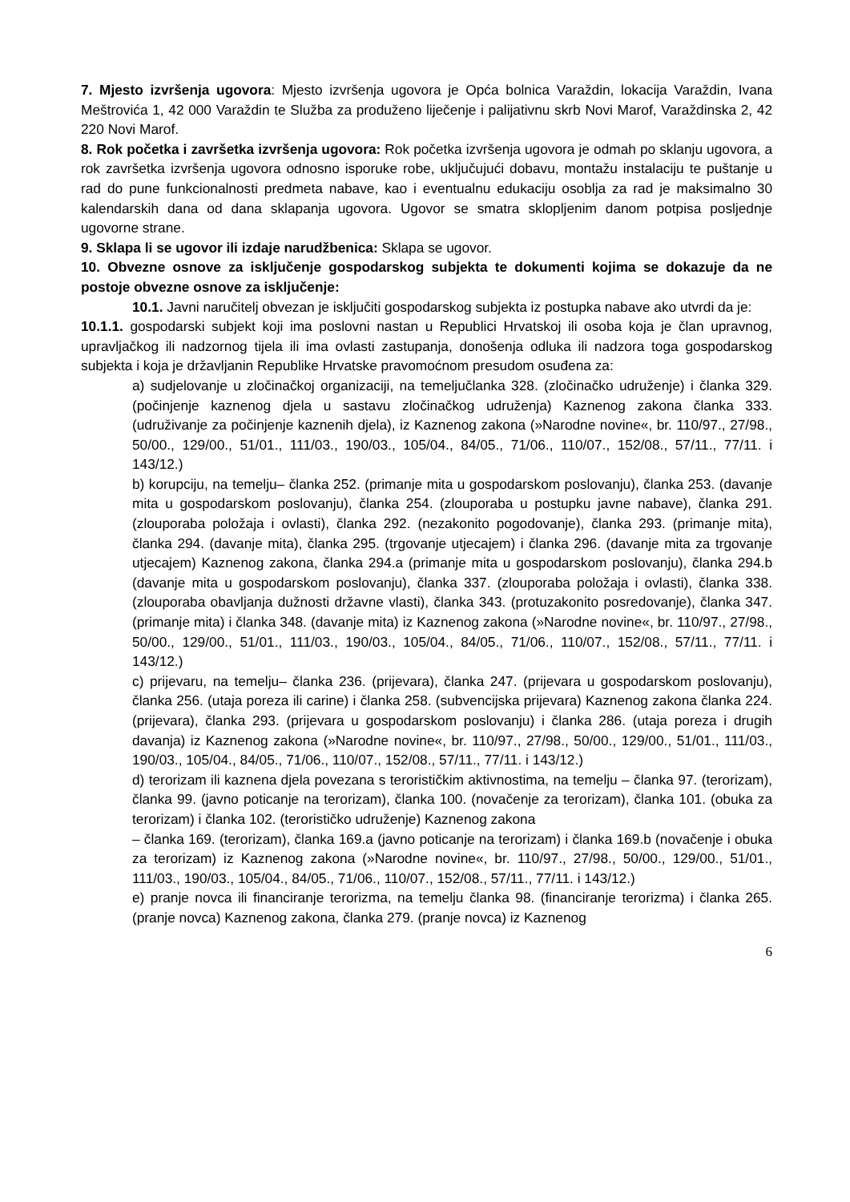7. Mjesto izvršenja ugovora: Mjesto izvršenja ugovora je Opća bolnica Varaždin, lokacija Varaždin, Ivana Meštrovića 1, 42 000 Varaždin te Služba za produženo liječenje i palijativnu skrb Novi Marof, Varaždinska 2, 42 220 Novi Marof.
8. Rok početka i završetka izvršenja ugovora: Rok početka izvršenja ugovora je odmah po sklanju ugovora, a rok završetka izvršenja ugovora odnosno isporuke robe, uključujući dobavu, montažu instalaciju te puštanje u rad do pune funkcionalnosti predmeta nabave, kao i eventualnu edukaciju osoblja za rad je maksimalno 30 kalendarskih dana od dana sklapanja ugovora. Ugovor se smatra sklopljenim danom potpisa posljednje ugovorne strane.
9. Sklapa li se ugovor ili izdaje narudžbenica: Sklapa se ugovor.
10. Obvezne osnove za isključenje gospodarskog subjekta te dokumenti kojima se dokazuje da ne postoje obvezne osnove za isključenje:
10.1. Javni naručitelj obvezan je isključiti gospodarskog subjekta iz postupka nabave ako utvrdi da je:
10.1.1. gospodarski subjekt koji ima poslovni nastan u Republici Hrvatskoj ili osoba koja je član upravnog, upravljačkog ili nadzornog tijela ili ima ovlasti zastupanja, donošenja odluka ili nadzora toga gospodarskog subjekta i koja je državljanin Republike Hrvatske pravomoćnom presudom osuđena za:
a) sudjelovanje u zločinačkoj organizaciji, na temeljučlanka 328. (zločinačko udruženje) i članka 329. (počinjenje kaznenog djela u sastavu zločinačkog udruženja) Kaznenog zakona članka 333. (udruživanje za počinjenje kaznenih djela), iz Kaznenog zakona (»Narodne novine«, br. 110/97., 27/98., 50/00., 129/00., 51/01., 111/03., 190/03., 105/04., 84/05., 71/06., 110/07., 152/08., 57/11., 77/11. i 143/12.)
b) korupciju, na temelju– članka 252. (primanje mita u gospodarskom poslovanju), članka 253. (davanje mita u gospodarskom poslovanju), članka 254. (zlouporaba u postupku javne nabave), članka 291. (zlouporaba položaja i ovlasti), članka 292. (nezakonito pogodovanje), članka 293. (primanje mita), članka 294. (davanje mita), članka 295. (trgovanje utjecajem) i članka 296. (davanje mita za trgovanje utjecajem) Kaznenog zakona, članka 294.a (primanje mita u gospodarskom poslovanju), članka 294.b (davanje mita u gospodarskom poslovanju), članka 337. (zlouporaba položaja i ovlasti), članka 338. (zlouporaba obavljanja dužnosti državne vlasti), članka 343. (protuzakonito posredovanje), članka 347. (primanje mita) i članka 348. (davanje mita) iz Kaznenog zakona (»Narodne novine«, br. 110/97., 27/98., 50/00., 129/00., 51/01., 111/03., 190/03., 105/04., 84/05., 71/06., 110/07., 152/08., 57/11., 77/11. i 143/12.)
c) prijevaru, na temelju– članka 236. (prijevara), članka 247. (prijevara u gospodarskom poslovanju), članka 256. (utaja poreza ili carine) i članka 258. (subvencijska prijevara) Kaznenog zakona članka 224. (prijevara), članka 293. (prijevara u gospodarskom poslovanju) i članka 286. (utaja poreza i drugih davanja) iz Kaznenog zakona (»Narodne novine«, br. 110/97., 27/98., 50/00., 129/00., 51/01., 111/03., 190/03., 105/04., 84/05., 71/06., 110/07., 152/08., 57/11., 77/11. i 143/12.)
d) terorizam ili kaznena djela povezana s terorističkim aktivnostima, na temelju – članka 97. (terorizam), članka 99. (javno poticanje na terorizam), članka 100. (novačenje za terorizam), članka 101. (obuka za terorizam) i članka 102. (terorističko udruženje) Kaznenog zakona
– članka 169. (terorizam), članka 169.a (javno poticanje na terorizam) i članka 169.b (novačenje i obuka za terorizam) iz Kaznenog zakona (»Narodne novine«, br. 110/97., 27/98., 50/00., 129/00., 51/01., 111/03., 190/03., 105/04., 84/05., 71/06., 110/07., 152/08., 57/11., 77/11. i 143/12.)
e) pranje novca ili financiranje terorizma, na temelju članka 98. (financiranje terorizma) i članka 265. (pranje novca) Kaznenog zakona, članka 279. (pranje novca) iz Kaznenog
6